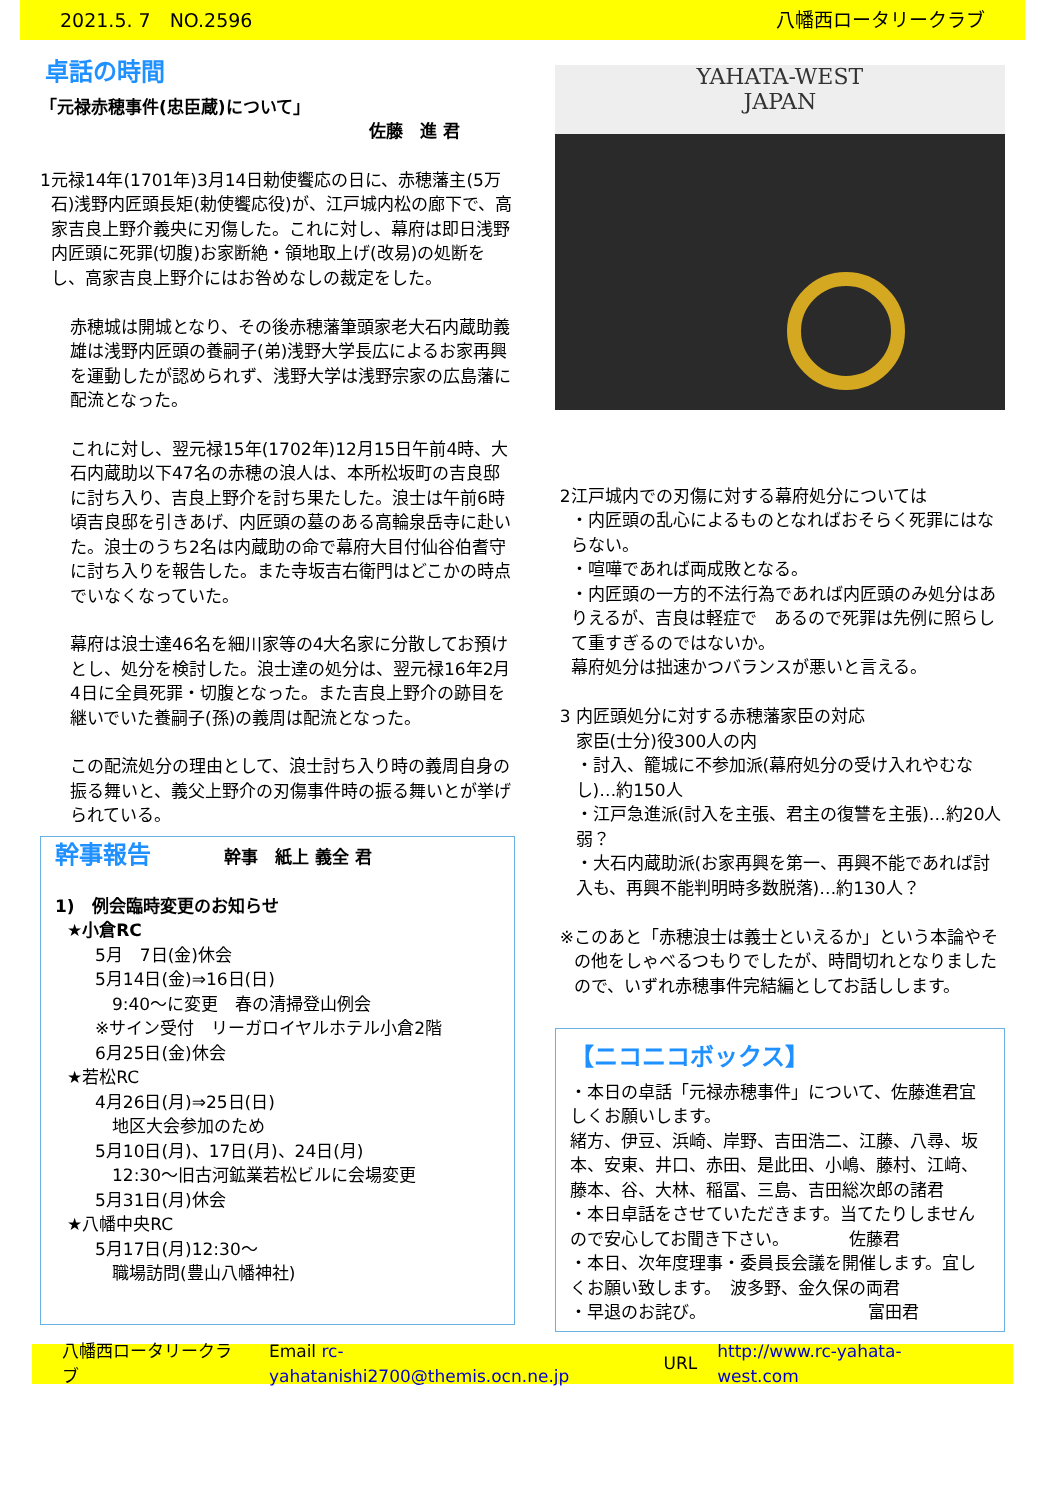2021.5. 7　NO.2596 八幡西ロータリークラブ
卓話の時間
「元禄赤穂事件(忠臣蔵)について」
佐藤　進 君
1 元禄14年(1701年)3月14日勅使饗応の日に、赤穂藩主(5万石)浅野内匠頭長矩(勅使饗応役)が、江戸城内松の廊下で、高家吉良上野介義央に刃傷した。これに対し、幕府は即日浅野内匠頭に死罪(切腹)お家断絶・領地取上げ(改易)の処断をし、高家吉良上野介にはお咎めなしの裁定をした。
赤穂城は開城となり、その後赤穂藩筆頭家老大石内蔵助義雄は浅野内匠頭の養嗣子(弟)浅野大学長広によるお家再興を運動したが認められず、浅野大学は浅野宗家の広島藩に配流となった。
これに対し、翌元禄15年(1702年)12月15日午前4時、大石内蔵助以下47名の赤穂の浪人は、本所松坂町の吉良邸に討ち入り、吉良上野介を討ち果たした。浪士は午前6時頃吉良邸を引きあげ、内匠頭の墓のある高輪泉岳寺に赴いた。浪士のうち2名は内蔵助の命で幕府大目付仙谷伯耆守に討ち入りを報告した。また寺坂吉右衛門はどこかの時点でいなくなっていた。
幕府は浪士達46名を細川家等の4大名家に分散してお預けとし、処分を検討した。浪士達の処分は、翌元禄16年2月4日に全員死罪・切腹となった。また吉良上野介の跡目を継いでいた養嗣子(孫)の義周は配流となった。
この配流処分の理由として、浪士討ち入り時の義周自身の振る舞いと、義父上野介の刃傷事件時の振る舞いとが挙げられている。
幹事報告　　　　 幹事　紙上 義全 君
1)　例会臨時変更のお知らせ
★小倉RC
5月　7日(金)休会
5月14日(金)⇒16日(日)
　9:40～に変更　春の清掃登山例会
※サイン受付　リーガロイヤルホテル小倉2階
6月25日(金)休会
★若松RC
4月26日(月)⇒25日(日)
　地区大会参加のため
5月10日(月)、17日(月)、24日(月)
　12:30～旧古河鉱業若松ビルに会場変更
5月31日(月)休会
★八幡中央RC
5月17日(月)12:30～
　職場訪問(豊山八幡神社)
YAHATA-WEST
JAPAN
2 江戸城内での刃傷に対する幕府処分については
・内匠頭の乱心によるものとなればおそらく死罪にはならない。
・喧嘩であれば両成敗となる。
・内匠頭の一方的不法行為であれば内匠頭のみ処分はありえるが、吉良は軽症で　あるので死罪は先例に照らして重すぎるのではないか。
幕府処分は拙速かつバランスが悪いと言える。
3 内匠頭処分に対する赤穂藩家臣の対応
家臣(士分)役300人の内
・討入、籠城に不参加派(幕府処分の受け入れやむなし)…約150人
・江戸急進派(討入を主張、君主の復讐を主張)…約20人弱？
・大石内蔵助派(お家再興を第一、再興不能であれば討入も、再興不能判明時多数脱落)…約130人？
※ このあと「赤穂浪士は義士といえるか」という本論やその他をしゃべるつもりでしたが、時間切れとなりましたので、いずれ赤穂事件完結編としてお話しします。
【ニコニコボックス】
・本日の卓話「元禄赤穂事件」について、佐藤進君宜しくお願いします。
緒方、伊豆、浜崎、岸野、吉田浩二、江藤、八尋、坂本、安東、井口、赤田、是此田、小嶋、藤村、江﨑、藤本、谷、大林、稲冨、三島、吉田総次郎の諸君
・本日卓話をさせていただきます。当てたりしませんので安心してお聞き下さい。　　　　佐藤君
・本日、次年度理事・委員長会議を開催します。宜しくお願い致します。　波多野、金久保の両君
・早退のお詫び。　　　　　　　　　　富田君
八幡西ロータリークラブ Email rc-yahatanishi2700@themis.ocn.ne.jp URL http://www.rc-yahata-west.com